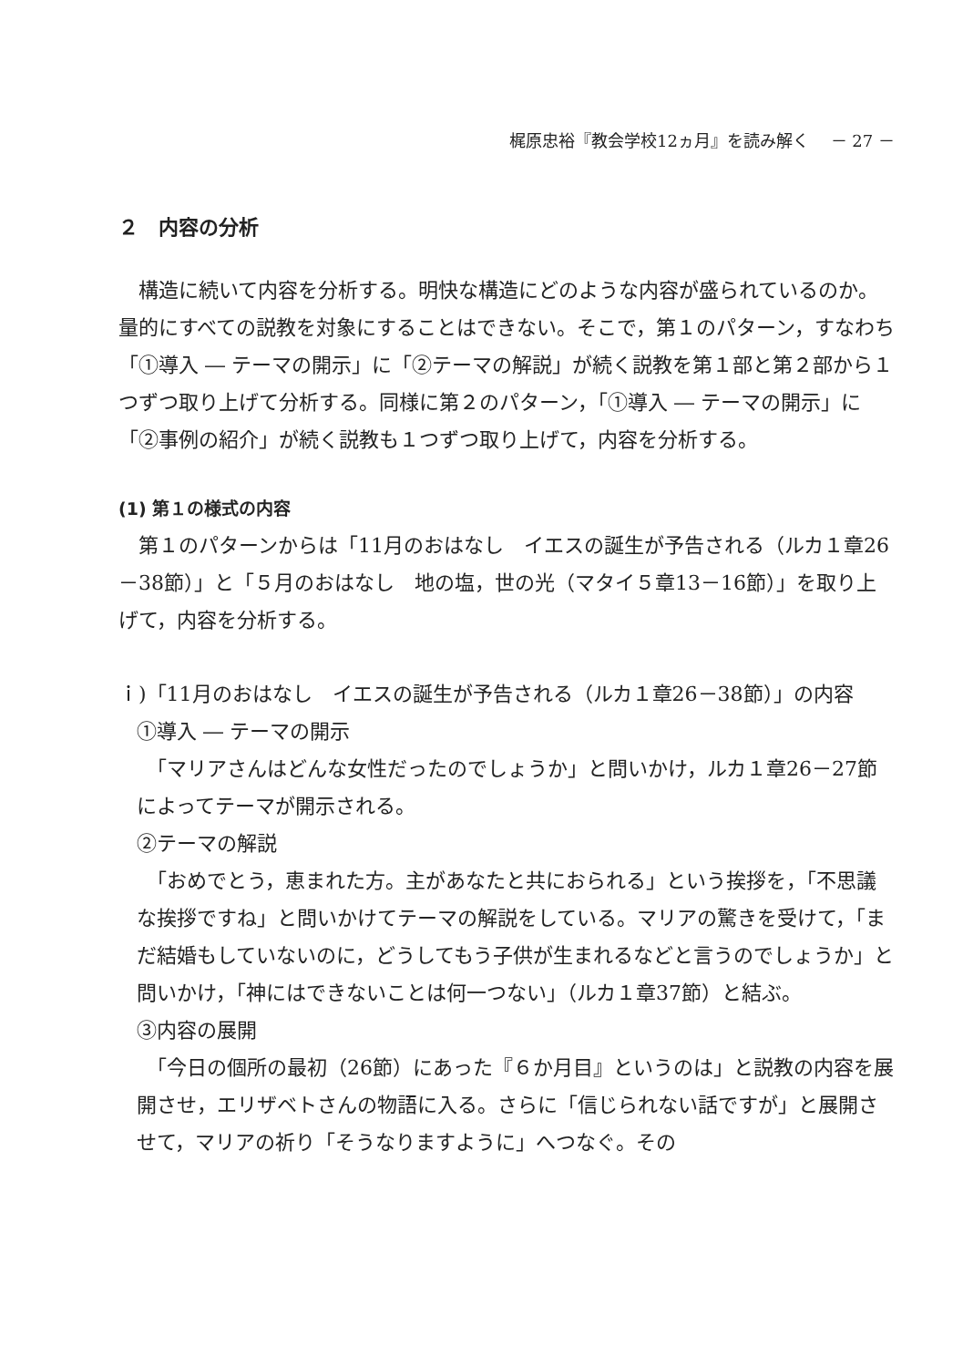梶原忠裕『教会学校12ヵ月』を読み解く　 － 27 －
２　内容の分析
　構造に続いて内容を分析する。明快な構造にどのような内容が盛られているのか。量的にすべての説教を対象にすることはできない。そこで，第１のパターン，すなわち「①導入 ― テーマの開示」に「②テーマの解説」が続く説教を第１部と第２部から１つずつ取り上げて分析する。同様に第２のパターン，「①導入 ― テーマの開示」に「②事例の紹介」が続く説教も１つずつ取り上げて，内容を分析する。
(1) 第１の様式の内容
　第１のパターンからは「11月のおはなし　イエスの誕生が予告される（ルカ１章26－38節）」と「５月のおはなし　地の塩，世の光（マタイ５章13－16節）」を取り上げて，内容を分析する。
ｉ)「11月のおはなし　イエスの誕生が予告される（ルカ１章26－38節）」の内容
①導入 ― テーマの開示
　「マリアさんはどんな女性だったのでしょうか」と問いかけ，ルカ１章26－27節によってテーマが開示される。
②テーマの解説
　「おめでとう，恵まれた方。主があなたと共におられる」という挨拶を，「不思議な挨拶ですね」と問いかけてテーマの解説をしている。マリアの驚きを受けて，「まだ結婚もしていないのに，どうしてもう子供が生まれるなどと言うのでしょうか」と問いかけ，「神にはできないことは何一つない」（ルカ１章37節）と結ぶ。
③内容の展開
　「今日の個所の最初（26節）にあった『６か月目』というのは」と説教の内容を展開させ，エリザベトさんの物語に入る。さらに「信じられない話ですが」と展開させて，マリアの祈り「そうなりますように」へつなぐ。その